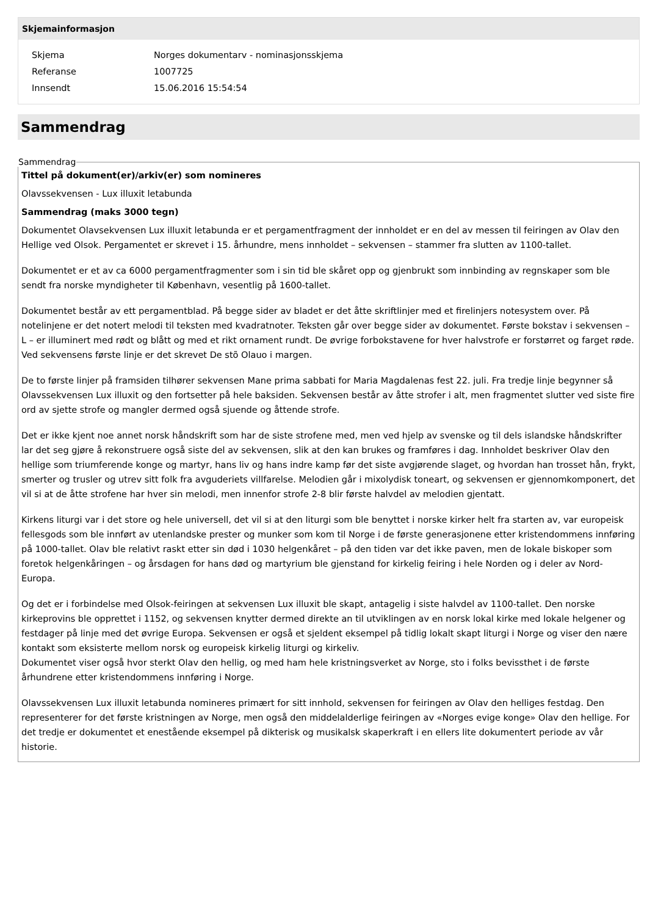Skjemainformasjon
| Skjema | Norges dokumentarv - nominasjonsskjema |
| Referanse | 1007725 |
| Innsendt | 15.06.2016 15:54:54 |
Sammendrag
Sammendrag
Tittel på dokument(er)/arkiv(er) som nomineres
Olavssekvensen - Lux illuxit letabunda
Sammendrag (maks 3000 tegn)
Dokumentet Olavsekvensen Lux illuxit letabunda er et pergamentfragment der innholdet er en del av messen til feiringen av Olav den Hellige ved Olsok. Pergamentet er skrevet i 15. århundre, mens innholdet – sekvensen – stammer fra slutten av 1100-tallet.
Dokumentet er et av ca 6000 pergamentfragmenter som i sin tid ble skåret opp og gjenbrukt som innbinding av regnskaper som ble sendt fra norske myndigheter til København, vesentlig på 1600-tallet.
Dokumentet består av ett pergamentblad. På begge sider av bladet er det åtte skriftlinjer med et firelinjers notesystem over. På notelinjene er det notert melodi til teksten med kvadratnoter. Teksten går over begge sider av dokumentet. Første bokstav i sekvensen – L – er illuminert med rødt og blått og med et rikt ornament rundt. De øvrige forbokstavene for hver halvstrofe er forstørret og farget røde. Ved sekvensens første linje er det skrevet De stõ Olauo i margen.
De to første linjer på framsiden tilhører sekvensen Mane prima sabbati for Maria Magdalenas fest 22. juli. Fra tredje linje begynner så Olavssekvensen Lux illuxit og den fortsetter på hele baksiden. Sekvensen består av åtte strofer i alt, men fragmentet slutter ved siste fire ord av sjette strofe og mangler dermed også sjuende og åttende strofe.
Det er ikke kjent noe annet norsk håndskrift som har de siste strofene med, men ved hjelp av svenske og til dels islandske håndskrifter lar det seg gjøre å rekonstruere også siste del av sekvensen, slik at den kan brukes og framføres i dag. Innholdet beskriver Olav den hellige som triumferende konge og martyr, hans liv og hans indre kamp før det siste avgjørende slaget, og hvordan han trosset hån, frykt, smerter og trusler og utrev sitt folk fra avguderiets villfarelse. Melodien går i mixolydisk toneart, og sekvensen er gjennomkomponert, det vil si at de åtte strofene har hver sin melodi, men innenfor strofe 2-8 blir første halvdel av melodien gjentatt.
Kirkens liturgi var i det store og hele universell, det vil si at den liturgi som ble benyttet i norske kirker helt fra starten av, var europeisk fellesgods som ble innført av utenlandske prester og munker som kom til Norge i de første generasjonene etter kristendommens innføring på 1000-tallet. Olav ble relativt raskt etter sin død i 1030 helgenkåret – på den tiden var det ikke paven, men de lokale biskoper som foretok helgenkåringen – og årsdagen for hans død og martyrium ble gjenstand for kirkelig feiring i hele Norden og i deler av Nord-Europa.
Og det er i forbindelse med Olsok-feiringen at sekvensen Lux illuxit ble skapt, antagelig i siste halvdel av 1100-tallet. Den norske kirkeprovins ble opprettet i 1152, og sekvensen knytter dermed direkte an til utviklingen av en norsk lokal kirke med lokale helgener og festdager på linje med det øvrige Europa. Sekvensen er også et sjeldent eksempel på tidlig lokalt skapt liturgi i Norge og viser den nære kontakt som eksisterte mellom norsk og europeisk kirkelig liturgi og kirkeliv.
Dokumentet viser også hvor sterkt Olav den hellig, og med ham hele kristningsverket av Norge, sto i folks bevissthet i de første århundrene etter kristendommens innføring i Norge.
Olavssekvensen Lux illuxit letabunda nomineres primært for sitt innhold, sekvensen for feiringen av Olav den helliges festdag. Den representerer for det første kristningen av Norge, men også den middelalderlige feiringen av «Norges evige konge» Olav den hellige. For det tredje er dokumentet et enestående eksempel på dikterisk og musikalsk skaperkraft i en ellers lite dokumentert periode av vår historie.